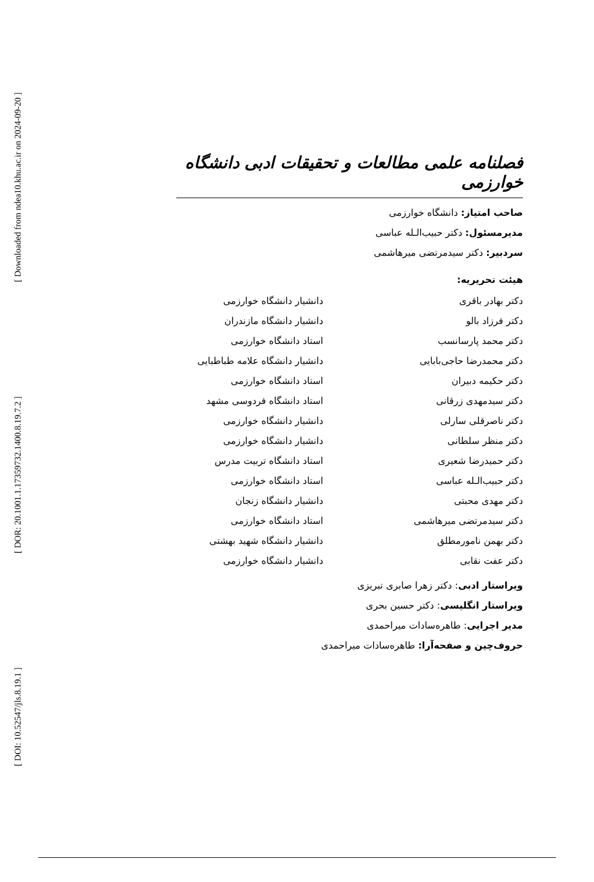[ Downloaded from ndea10.khu.ac.ir on 2024-09-20 ]
[ DOR: 20.1001.1.17359732.1400.8.19.7.2 ]
[ DOI: 10.52547/jls.8.19.1 ]
فصلنامه علمی مطالعات و تحقیقات ادبی دانشگاه خوارزمی
صاحب امتیاز: دانشگاه خوارزمی
مدیرمسئول: دکتر حبیب‌الـله عباسی
سردبیر: دکتر سیدمرتضی میرهاشمی
هیئت تحریریه:
| دکتر بهادر باقری | دانشیار دانشگاه خوارزمی |
| دکتر فرزاد بالو | دانشیار دانشگاه مازندران |
| دکتر محمد پارسانسب | استاد دانشگاه خوارزمی |
| دکتر محمدرضا حاجی‌بابایی | دانشیار دانشگاه علامه طباطبایی |
| دکتر حکیمه دبیران | استاد دانشگاه خوارزمی |
| دکتر سیدمهدی زرقانی | استاد دانشگاه فردوسی مشهد |
| دکتر ناصرقلی سارلی | دانشیار دانشگاه خوارزمی |
| دکتر منظر سلطانی | دانشیار دانشگاه خوارزمی |
| دکتر حمیدرضا شعیری | استاد دانشگاه تربیت مدرس |
| دکتر حبیب‌الـله عباسی | استاد دانشگاه خوارزمی |
| دکتر مهدی محبتی | دانشیار دانشگاه زنجان |
| دکتر سیدمرتضی میرهاشمی | استاد دانشگاه خوارزمی |
| دکتر بهمن نامورمطلق | دانشیار دانشگاه شهید بهشتی |
| دکتر عفت نقابی | دانشیار دانشگاه خوارزمی |
ویراستار ادبی: دکتر زهرا صابری تبریزی
ویراستار انگلیسی: دکتر حسین بحری
مدیر اجرایی: طاهره‌سادات میراحمدی
حروف‌چین و صفحه‌آرا: طاهره‌سادات میراحمدی